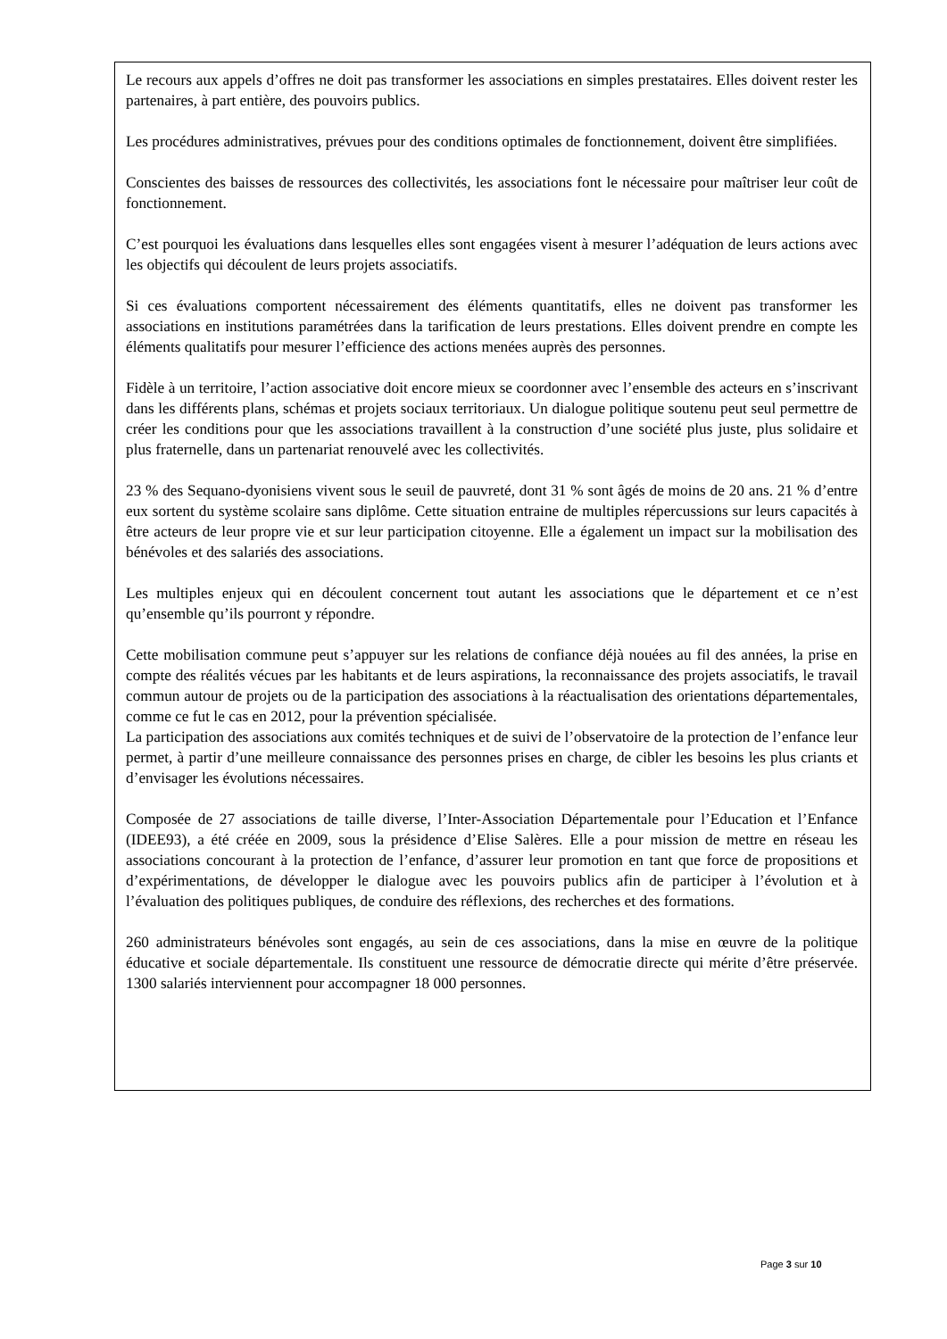Le recours aux appels d’offres ne doit pas transformer les associations en simples prestataires. Elles doivent rester les partenaires, à part entière, des pouvoirs publics.
Les procédures administratives, prévues pour des conditions optimales de fonctionnement, doivent être simplifiées.
Conscientes des baisses de ressources des collectivités, les associations font le nécessaire pour maîtriser leur coût de fonctionnement.
C’est pourquoi les évaluations dans lesquelles elles sont engagées visent à mesurer l’adéquation de leurs actions avec les objectifs qui découlent de leurs projets associatifs.
Si ces évaluations comportent nécessairement des éléments quantitatifs, elles ne doivent pas transformer les associations en institutions paramétrées dans la tarification de leurs prestations. Elles doivent prendre en compte les éléments qualitatifs pour mesurer l’efficience des actions menées auprès des personnes.
Fidèle à un territoire, l’action associative doit encore mieux se coordonner avec l’ensemble des acteurs en s’inscrivant dans les différents plans, schémas et projets sociaux territoriaux. Un dialogue politique soutenu peut seul permettre de créer les conditions pour que les associations travaillent à la construction d’une société plus juste, plus solidaire et plus fraternelle, dans un partenariat renouvelé avec les collectivités.
23 % des Sequano-dyonisiens vivent sous le seuil de pauvreté, dont 31 % sont âgés de moins de 20 ans. 21 % d’entre eux sortent du système scolaire sans diplôme. Cette situation entraine de multiples répercussions sur leurs capacités à être acteurs de leur propre vie et sur leur participation citoyenne. Elle a également un impact sur la mobilisation des bénévoles et des salariés des associations.
Les multiples enjeux qui en découlent concernent tout autant les associations que le département et ce n’est qu’ensemble qu’ils pourront y répondre.
Cette mobilisation commune peut s’appuyer sur les relations de confiance déjà nouées au fil des années, la prise en compte des réalités vécues par les habitants et de leurs aspirations, la reconnaissance des projets associatifs, le travail commun autour de projets ou de la participation des associations à la réactualisation des orientations départementales, comme ce fut le cas en 2012, pour la prévention spécialisée.
La participation des associations aux comités techniques et de suivi de l’observatoire de la protection de l’enfance leur permet, à partir d’une meilleure connaissance des personnes prises en charge, de cibler les besoins les plus criants et d’envisager les évolutions nécessaires.
Composée de 27 associations de taille diverse, l’Inter-Association Départementale pour l’Education et l’Enfance (IDEE93), a été créée en 2009, sous la présidence d’Elise Salères. Elle a pour mission de mettre en réseau les associations concourant à la protection de l’enfance, d’assurer leur promotion en tant que force de propositions et d’expérimentations, de développer le dialogue avec les pouvoirs publics afin de participer à l’évolution et à l’évaluation des politiques publiques, de conduire des réflexions, des recherches et des formations.
260 administrateurs bénévoles sont engagés, au sein de ces associations, dans la mise en œuvre de la politique éducative et sociale départementale. Ils constituent une ressource de démocratie directe qui mérite d’être préservée. 1300 salariés interviennent pour accompagner 18 000 personnes.
Page 3 sur 10